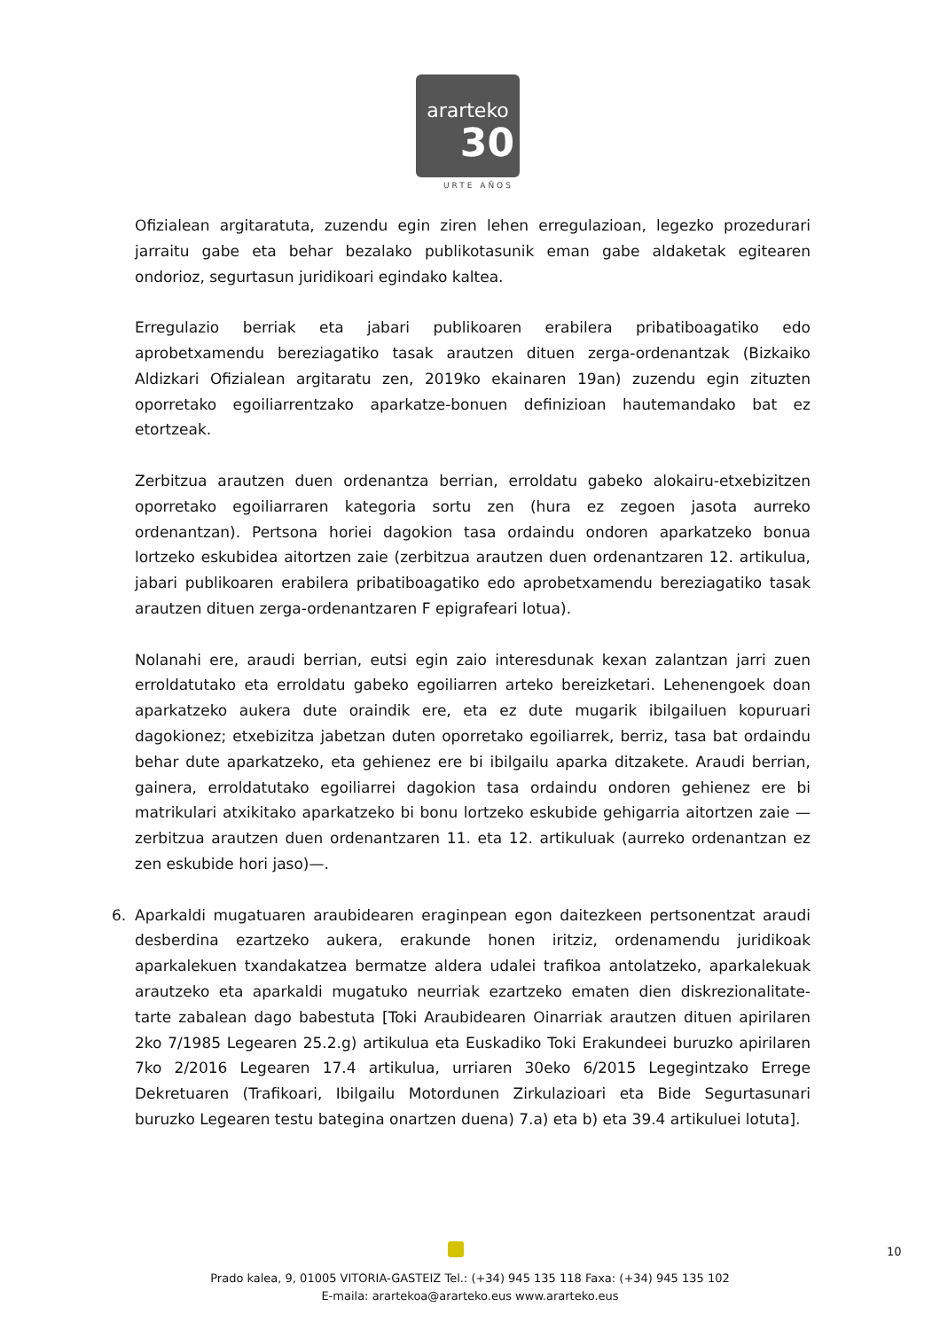ararteko
30
URTE AÑOS
Ofizialean argitaratuta, zuzendu egin ziren lehen erregulazioan, legezko prozedurari jarraitu gabe eta behar bezalako publikotasunik eman gabe aldaketak egitearen ondorioz, segurtasun juridikoari egindako kaltea.
Erregulazio berriak eta jabari publikoaren erabilera pribatiboagatiko edo aprobetxamendu bereziagatiko tasak arautzen dituen zerga-ordenantzak (Bizkaiko Aldizkari Ofizialean argitaratu zen, 2019ko ekainaren 19an) zuzendu egin zituzten oporretako egoiliarrentzako aparkatze-bonuen definizioan hautemandako bat ez etortzeak.
Zerbitzua arautzen duen ordenantza berrian, erroldatu gabeko alokairu-etxebizitzen oporretako egoiliarraren kategoria sortu zen (hura ez zegoen jasota aurreko ordenantzan). Pertsona horiei dagokion tasa ordaindu ondoren aparkatzeko bonua lortzeko eskubidea aitortzen zaie (zerbitzua arautzen duen ordenantzaren 12. artikulua, jabari publikoaren erabilera pribatiboagatiko edo aprobetxamendu bereziagatiko tasak arautzen dituen zerga-ordenantzaren F epigrafeari lotua).
Nolanahi ere, araudi berrian, eutsi egin zaio interesdunak kexan zalantzan jarri zuen erroldatutako eta erroldatu gabeko egoiliarren arteko bereizketari. Lehenengoek doan aparkatzeko aukera dute oraindik ere, eta ez dute mugarik ibilgailuen kopuruari dagokionez; etxebizitza jabetzan duten oporretako egoiliarrek, berriz, tasa bat ordaindu behar dute aparkatzeko, eta gehienez ere bi ibilgailu aparka ditzakete. Araudi berrian, gainera, erroldatutako egoiliarrei dagokion tasa ordaindu ondoren gehienez ere bi matrikulari atxikitako aparkatzeko bi bonu lortzeko eskubide gehigarria aitortzen zaie —zerbitzua arautzen duen ordenantzaren 11. eta 12. artikuluak (aurreko ordenantzan ez zen eskubide hori jaso)—.
6. Aparkaldi mugatuaren araubidearen eraginpean egon daitezkeen pertsonentzat araudi desberdina ezartzeko aukera, erakunde honen iritziz, ordenamendu juridikoak aparkalekuen txandakatzea bermatze aldera udalei trafikoa antolatzeko, aparkalekuak arautzeko eta aparkaldi mugatuko neurriak ezartzeko ematen dien diskrezionalitate-tarte zabalean dago babestuta [Toki Araubidearen Oinarriak arautzen dituen apirilaren 2ko 7/1985 Legearen 25.2.g) artikulua eta Euskadiko Toki Erakundeei buruzko apirilaren 7ko 2/2016 Legearen 17.4 artikulua, urriaren 30eko 6/2015 Legegintzako Errege Dekretuaren (Trafikoari, Ibilgailu Motordunen Zirkulazioari eta Bide Segurtasunari buruzko Legearen testu bategina onartzen duena) 7.a) eta b) eta 39.4 artikuluei lotuta].
10
Prado kalea, 9, 01005 VITORIA-GASTEIZ Tel.: (+34) 945 135 118 Faxa: (+34) 945 135 102
E-maila: arartekoa@ararteko.eus www.ararteko.eus